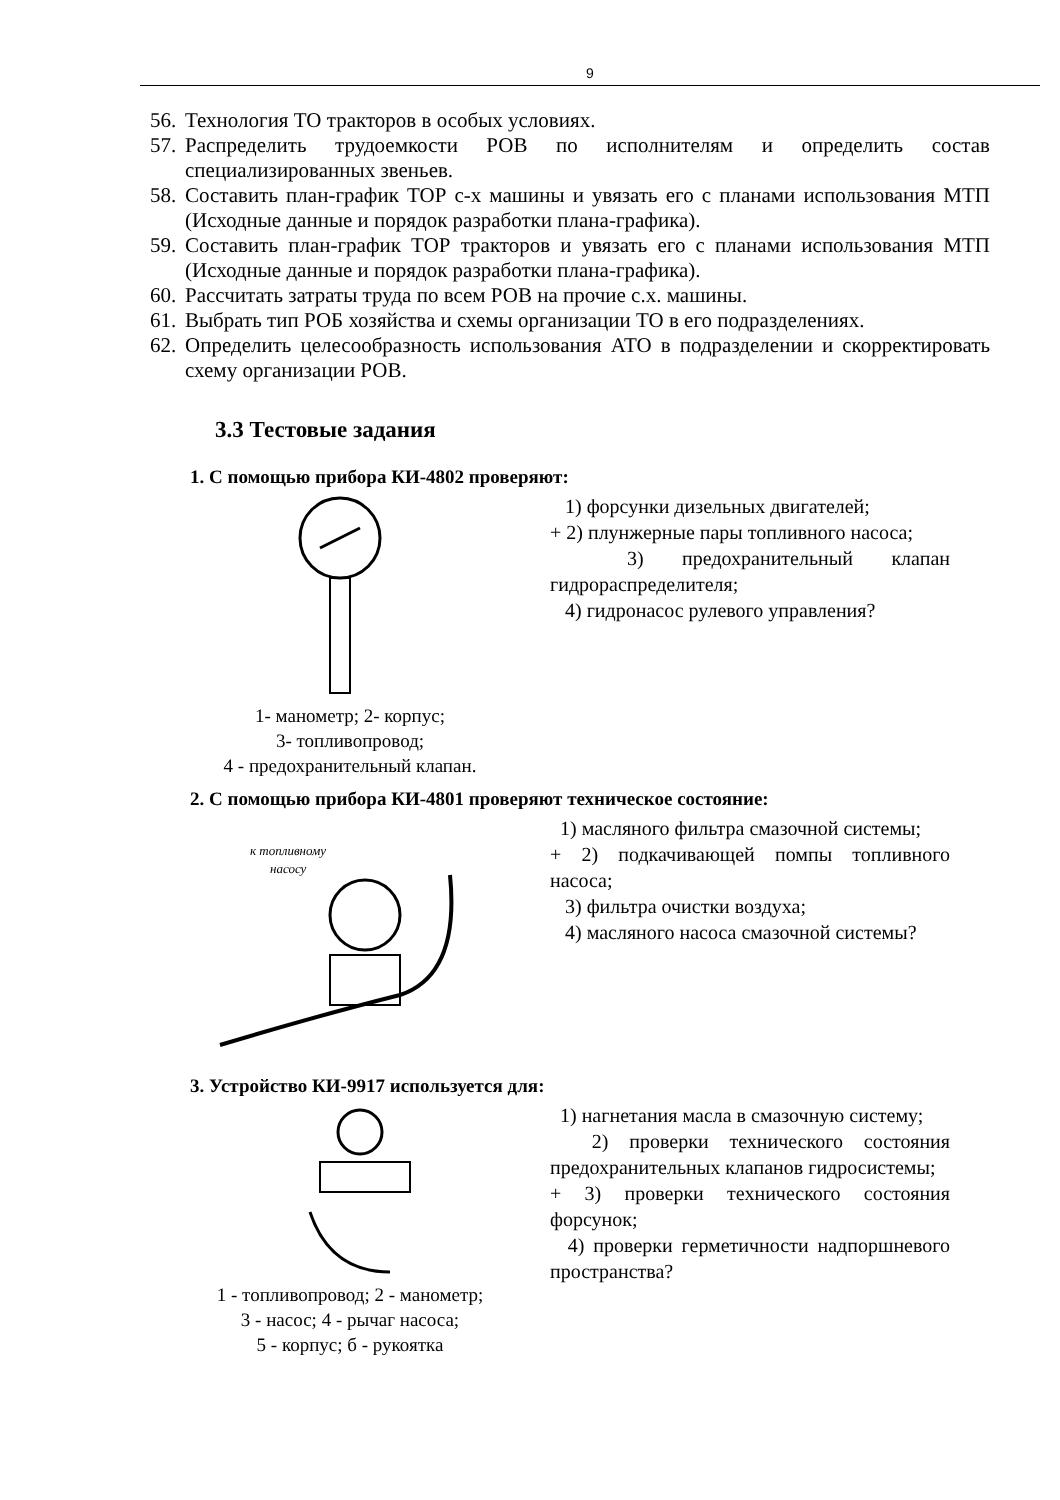9
56. Технология ТО тракторов в особых условиях.
57. Распределить трудоемкости РОВ по исполнителям и определить состав специализированных звеньев.
58. Составить план-график ТОР с-х машины и увязать его с планами использования МТП (Исходные данные и порядок разработки плана-графика).
59. Составить план-график ТОР тракторов и увязать его с планами использования МТП (Исходные данные и порядок разработки плана-графика).
60. Рассчитать затраты труда по всем РОВ на прочие с.х. машины.
61. Выбрать тип РОБ хозяйства и схемы организации ТО в его подразделениях.
62. Определить целесообразность использования АТО в подразделении и скорректировать схему организации РОВ.
3.3 Тестовые задания
1. С помощью прибора КИ-4802 проверяют:
1- манометр; 2- корпус;
3- топливопровод;
4 - предохранительный клапан.
1) форсунки дизельных двигателей;
+ 2) плунжерные пары топливного насоса;
3) предохранительный клапан гидрораспределителя;
4) гидронасос рулевого управления?
2. С помощью прибора КИ-4801 проверяют техническое состояние:
к топливному
насосу
1) масляного фильтра смазочной системы;
+ 2) подкачивающей помпы топливного насоса;
3) фильтра очистки воздуха;
4) масляного насоса смазочной системы?
3. Устройство КИ-9917 используется для:
1 - топливопровод; 2 - манометр;
3 - насос; 4 - рычаг насоса;
5 - корпус; б - рукоятка
1) нагнетания масла в смазочную систему;
2) проверки технического состояния предохранительных клапанов гидросистемы;
+ 3) проверки технического состояния форсунок;
4) проверки герметичности надпоршневого пространства?